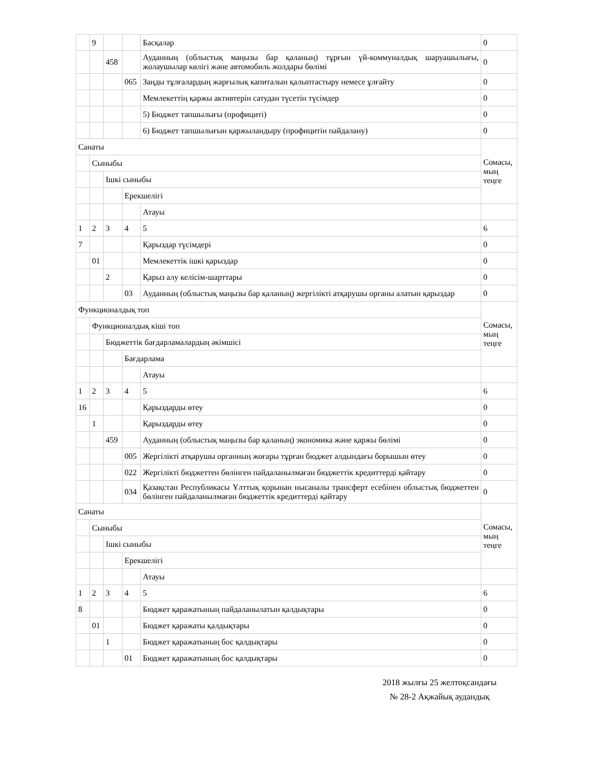| | 9 | | | Басқалар | 0 |
| | | 458 | | Ауданның (облыстық маңызы бар қаланың) тұрғын үй-коммуналдық шаруашылығы, жолаушылар көлігі және автомобиль жолдары бөлімі | 0 |
| | | | 065 | Заңды тұлғалардың жарғылық капиталын қалыптастыру немесе ұлғайту | 0 |
| | | | | Мемлекеттің қаржы активтерін сатудан түсетін түсімдер | 0 |
| | | | | 5) Бюджет тапшылығы (профициті) | 0 |
| | | | | 6) Бюджет тапшылығын қаржыландыру (профицитін пайдалану) | 0 |
| Санаты | | | | | Сомасы, мың теңге |
| | Сыныбы | | | | |
| | | Ішкі сыныбы | | | |
| | | | Ерекшелігі | | |
| | | | | Атауы | |
| 1 | 2 | 3 | 4 | 5 | 6 |
| 7 | | | | Қарыздар түсімдері | 0 |
| | 01 | | | Мемлекеттік ішкі қарыздар | 0 |
| | | 2 | | Қарыз алу келісім-шарттары | 0 |
| | | | 03 | Ауданның (облыстық маңызы бар қаланың) жергілікті атқарушы органы алатын қарыздар | 0 |
| Функционалдық топ | | | | | Сомасы, мың теңге |
| | Функционалдық кіші топ | | | | |
| | | Бюджеттік бағдарламалардың әкімшісі | | | |
| | | | Бағдарлама | | |
| | | | | Атауы | |
| 1 | 2 | 3 | 4 | 5 | 6 |
| 16 | | | | Қарыздарды өтеу | 0 |
| | 1 | | | Қарыздарды өтеу | 0 |
| | | 459 | | Ауданның (облыстық маңызы бар қаланың) экономика және қаржы бөлімі | 0 |
| | | | 005 | Жергілікті атқарушы органның жоғары тұрған бюджет алдындағы борышын өтеу | 0 |
| | | | 022 | Жергілікті бюджеттен бөлінген пайдаланылмаған бюджеттік кредиттерді қайтару | 0 |
| | | | 034 | Қазақстан Республикасы Ұлттық қорынан нысаналы трансферт есебінен облыстық бюджеттен бөлінген пайдаланылмаған бюджеттік кредиттерді қайтару | 0 |
| Санаты | | | | | Сомасы, мың теңге |
| | Сыныбы | | | | |
| | | Ішкі сыныбы | | | |
| | | | Ерекшелігі | | |
| | | | | Атауы | |
| 1 | 2 | 3 | 4 | 5 | 6 |
| 8 | | | | Бюджет қаражатының пайдаланылатын қалдықтары | 0 |
| | 01 | | | Бюджет қаражаты қалдықтары | 0 |
| | | 1 | | Бюджет қаражатының бос қалдықтары | 0 |
| | | | 01 | Бюджет қаражатының бос қалдықтары | 0 |
2018 жылғы 25 желтоқсандағы
№ 28-2 Ақжайық аудандық